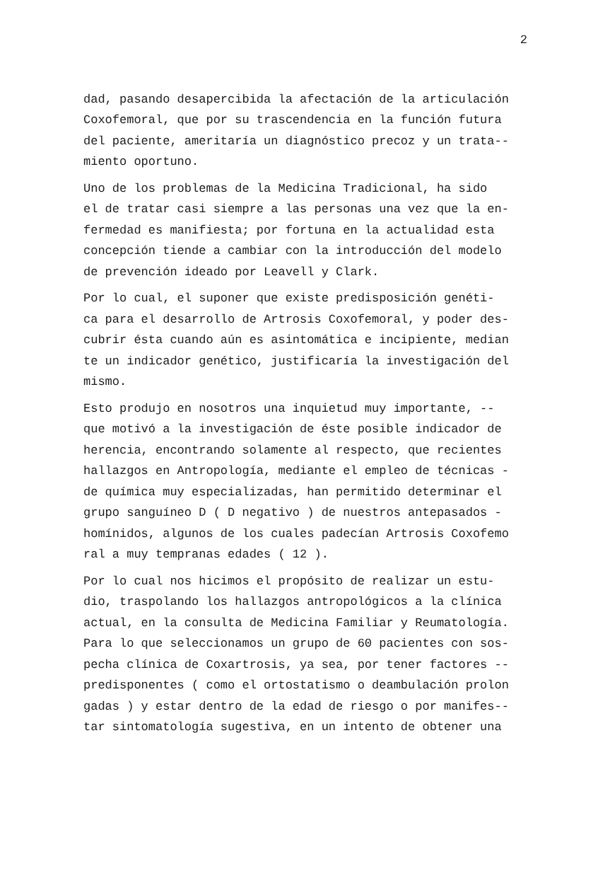2
dad, pasando desapercibida la afectación de la articulación Coxofemoral, que por su trascendencia en la función futura del paciente, ameritaría un diagnóstico precoz y un trata-- miento oportuno.
Uno de los problemas de la Medicina Tradicional, ha sido el de tratar casi siempre a las personas una vez que la en- fermedad es manifiesta; por fortuna en la actualidad esta concepción tiende a cambiar con la introducción del modelo de prevención ideado por Leavell y Clark.
Por lo cual, el suponer que existe predisposición genéti- ca para el desarrollo de Artrosis Coxofemoral, y poder des- cubrir ésta cuando aún es asintomática e incipiente, median te un indicador genético, justificaría la investigación del mismo.
Esto produjo en nosotros una inquietud muy importante, -- que motivó a la investigación de éste posible indicador de herencia, encontrando solamente al respecto, que recientes hallazgos en Antropología, mediante el empleo de técnicas - de química muy especializadas, han permitido determinar el grupo sanguíneo D ( D negativo ) de nuestros antepasados - homínidos, algunos de los cuales padecían Artrosis Coxofemo ral a muy tempranas edades ( 12 ).
Por lo cual nos hicimos el propósito de realizar un estu- dio, traspolando los hallazgos antropológicos a la clínica actual, en la consulta de Medicina Familiar y Reumatología. Para lo que seleccionamos un grupo de 60 pacientes con sos- pecha clínica de Coxartrosis, ya sea, por tener factores -- predisponentes ( como el ortostatismo o deambulación prolon gadas ) y estar dentro de la edad de riesgo o por manifes-- tar sintomatología sugestiva, en un intento de obtener una